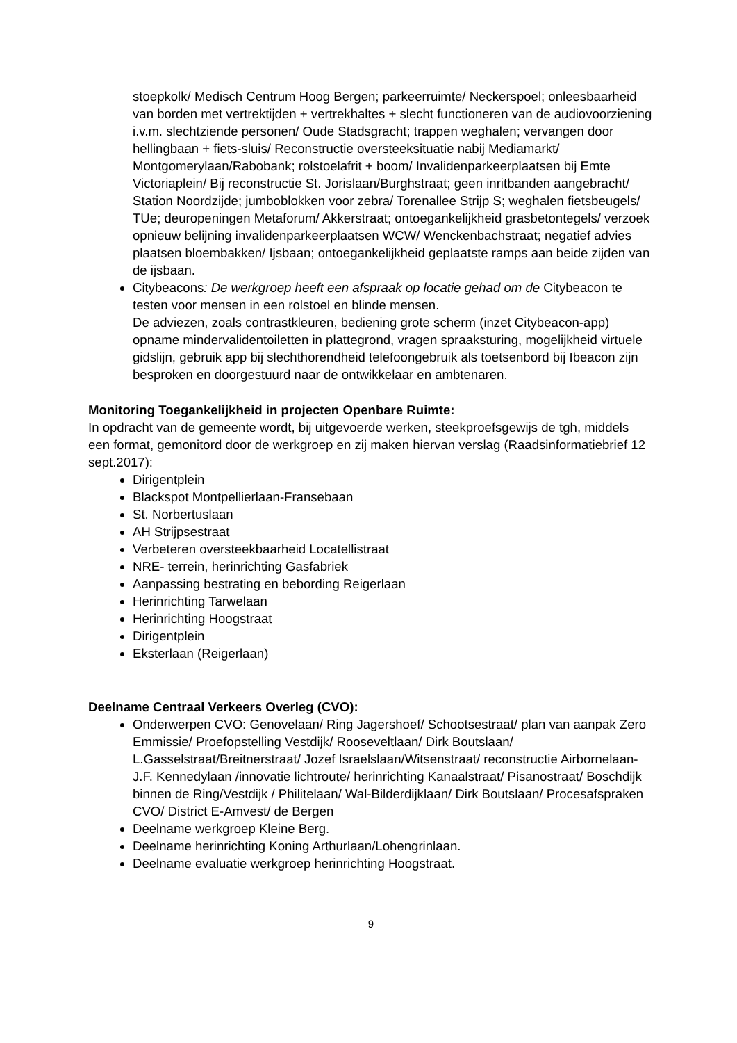stoepkolk/ Medisch Centrum Hoog Bergen; parkeerruimte/ Neckerspoel; onleesbaarheid van borden met vertrektijden + vertrekhaltes + slecht functioneren van de audiovoorziening i.v.m. slechtziende personen/ Oude Stadsgracht; trappen weghalen; vervangen door hellingbaan + fiets-sluis/ Reconstructie oversteeksituatie nabij Mediamarkt/ Montgomerylaan/Rabobank; rolstoelafrit + boom/ Invalidenparkeerplaatsen bij Emte Victoriaplein/ Bij reconstructie St. Jorislaan/Burghstraat; geen inritbanden aangebracht/ Station Noordzijde; jumboblokken voor zebra/ Torenallee Strijp S; weghalen fietsbeugels/ TUe; deuropeningen Metaforum/ Akkerstraat; ontoegankelijkheid grasbetontegels/ verzoek opnieuw belijning invalidenparkeerplaatsen WCW/ Wenckenbachstraat; negatief advies plaatsen bloembakken/ Ijsbaan; ontoegankelijkheid geplaatste ramps aan beide zijden van de ijsbaan.
Citybeacons: De werkgroep heeft een afspraak op locatie gehad om de Citybeacon te testen voor mensen in een rolstoel en blinde mensen.
De adviezen, zoals contrastkleuren, bediening grote scherm (inzet Citybeacon-app) opname mindervalidentoiletten in plattegrond, vragen spraaksturing, mogelijkheid virtuele gidslijn, gebruik app bij slechthorendheid telefoongebruik als toetsenbord bij Ibeacon zijn besproken en doorgestuurd naar de ontwikkelaar en ambtenaren.
Monitoring Toegankelijkheid in projecten Openbare Ruimte:
In opdracht van de gemeente wordt, bij uitgevoerde werken, steekproefsgewijs de tgh, middels een format, gemonitord door de werkgroep en zij maken hiervan verslag (Raadsinformatiebrief 12 sept.2017):
Dirigentplein
Blackspot Montpellierlaan-Fransebaan
St. Norbertuslaan
AH Strijpsestraat
Verbeteren oversteekbaarheid Locatellistraat
NRE- terrein, herinrichting Gasfabriek
Aanpassing bestrating en bebording Reigerlaan
Herinrichting Tarwelaan
Herinrichting Hoogstraat
Dirigentplein
Eksterlaan (Reigerlaan)
Deelname Centraal Verkeers Overleg (CVO):
Onderwerpen CVO: Genovelaan/ Ring Jagershoef/ Schootsestraat/ plan van aanpak Zero Emmissie/ Proefopstelling Vestdijk/ Rooseveltlaan/ Dirk Boutslaan/ L.Gasselstraat/Breitnerstraat/ Jozef Israelslaan/Witsenstraat/ reconstructie Airbornelaan-J.F. Kennedylaan /innovatie lichtroute/ herinrichting Kanaalstraat/ Pisanostraat/ Boschdijk binnen de Ring/Vestdijk / Philitelaan/ Wal-Bilderdijklaan/ Dirk Boutslaan/ Procesafspraken CVO/ District E-Amvest/ de Bergen
Deelname werkgroep Kleine Berg.
Deelname herinrichting Koning Arthurlaan/Lohengrinlaan.
Deelname evaluatie werkgroep herinrichting Hoogstraat.
9